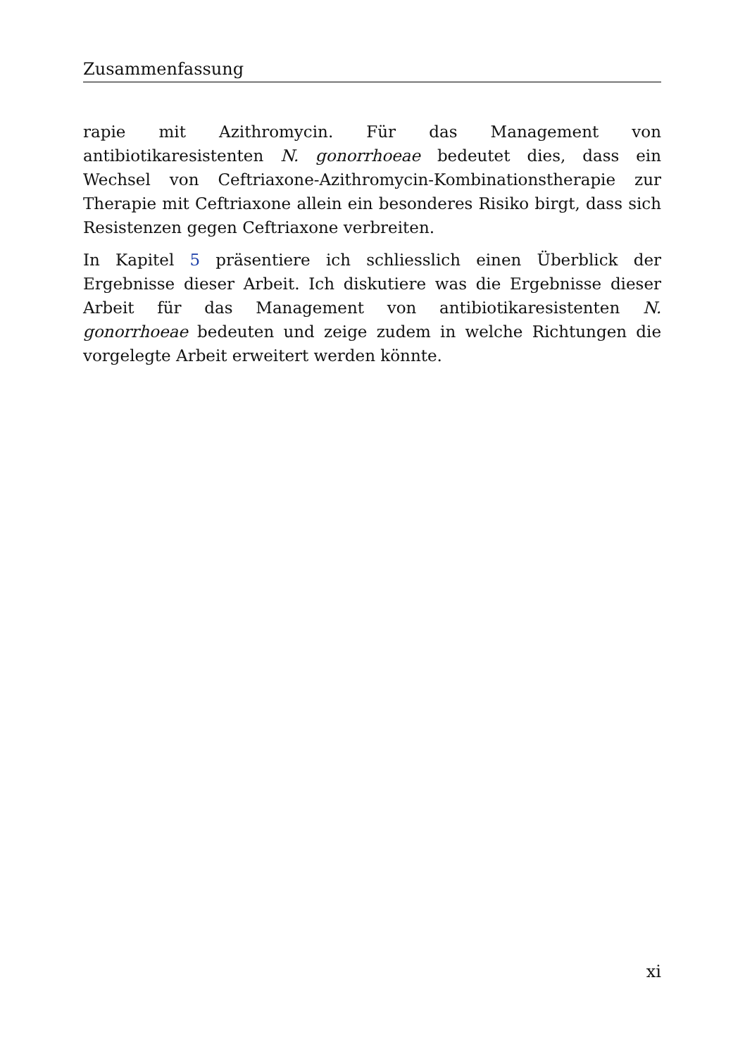Zusammenfassung
rapie mit Azithromycin. Für das Management von antibiotikaresistenten N. gonorrhoeae bedeutet dies, dass ein Wechsel von Ceftriaxone-Azithromycin-Kombinationstherapie zur Therapie mit Ceftriaxone allein ein besonderes Risiko birgt, dass sich Resistenzen gegen Ceftriaxone verbreiten.
In Kapitel 5 präsentiere ich schliesslich einen Überblick der Ergebnisse dieser Arbeit. Ich diskutiere was die Ergebnisse dieser Arbeit für das Management von antibiotikaresistenten N. gonorrhoeae bedeuten und zeige zudem in welche Richtungen die vorgelegte Arbeit erweitert werden könnte.
xi